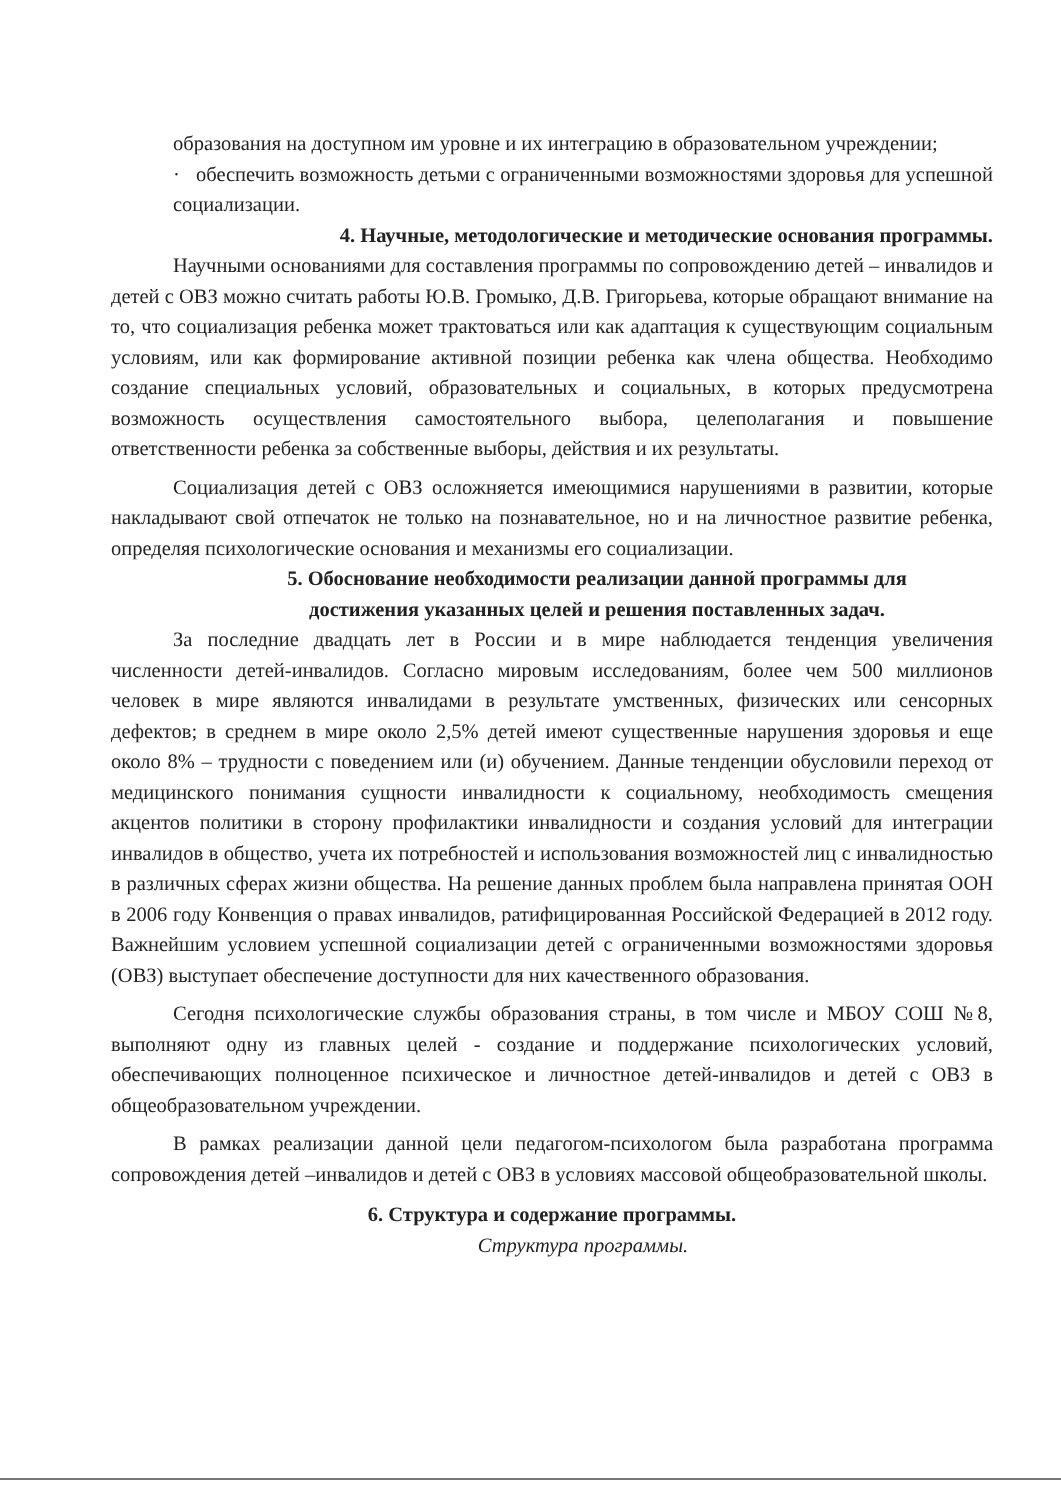образования на доступном им уровне и их интеграцию в образовательном учреждении;
· обеспечить возможность детьми с ограниченными возможностями здоровья для успешной социализации.
4. Научные, методологические и методические основания программы.
Научными основаниями для составления программы по сопровождению детей – инвалидов и детей с ОВЗ можно считать работы Ю.В. Громыко, Д.В. Григорьева, которые обращают внимание на то, что социализация ребенка может трактоваться или как адаптация к существующим социальным условиям, или как формирование активной позиции ребенка как члена общества. Необходимо создание специальных условий, образовательных и социальных, в которых предусмотрена возможность осуществления самостоятельного выбора, целеполагания и повышение ответственности ребенка за собственные выборы, действия и их результаты.
Социализация детей с ОВЗ осложняется имеющимися нарушениями в развитии, которые накладывают свой отпечаток не только на познавательное, но и на личностное развитие ребенка, определяя психологические основания и механизмы его социализации.
5. Обоснование необходимости реализации данной программы для
достижения указанных целей и решения поставленных задач.
За последние двадцать лет в России и в мире наблюдается тенденция увеличения численности детей-инвалидов. Согласно мировым исследованиям, более чем 500 миллионов человек в мире являются инвалидами в результате умственных, физических или сенсорных дефектов; в среднем в мире около 2,5% детей имеют существенные нарушения здоровья и еще около 8% – трудности с поведением или (и) обучением. Данные тенденции обусловили переход от медицинского понимания сущности инвалидности к социальному, необходимость смещения акцентов политики в сторону профилактики инвалидности и создания условий для интеграции инвалидов в общество, учета их потребностей и использования возможностей лиц с инвалидностью в различных сферах жизни общества. На решение данных проблем была направлена принятая ООН в 2006 году Конвенция о правах инвалидов, ратифицированная Российской Федерацией в 2012 году. Важнейшим условием успешной социализации детей с ограниченными возможностями здоровья (ОВЗ) выступает обеспечение доступности для них качественного образования.
Сегодня психологические службы образования страны, в том числе и МБОУ СОШ №8, выполняют одну из главных целей - создание и поддержание психологических условий, обеспечивающих полноценное психическое и личностное детей-инвалидов и детей с ОВЗ в общеобразовательном учреждении.
В рамках реализации данной цели педагогом-психологом была разработана программа сопровождения детей –инвалидов и детей с ОВЗ в условиях массовой общеобразовательной школы.
6. Структура и содержание программы.
Структура программы.